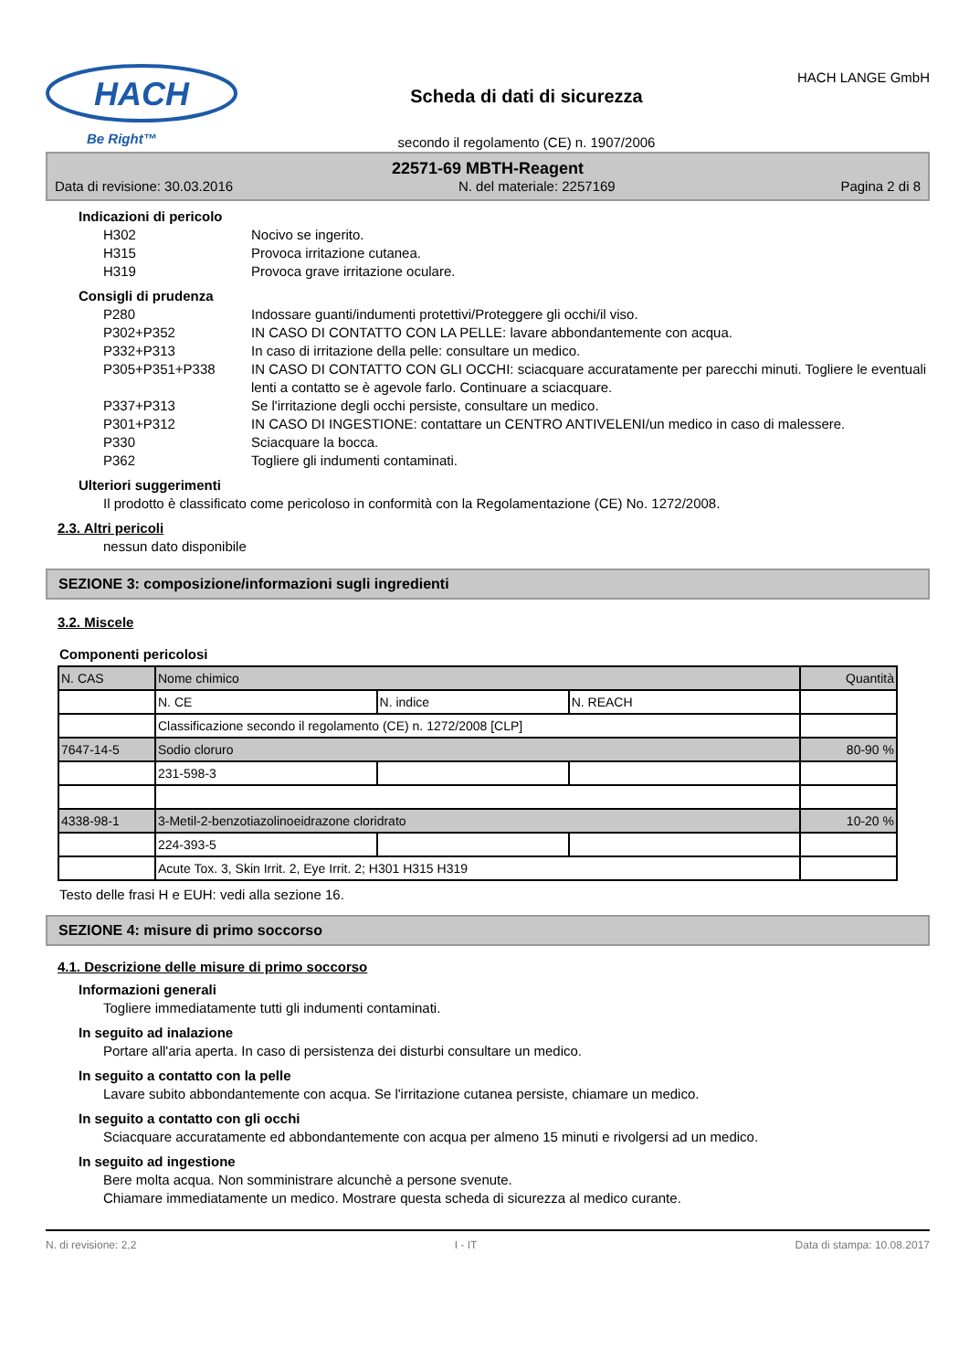HACH
Be Right™
Scheda di dati di sicurezza
secondo il regolamento (CE) n. 1907/2006
HACH LANGE GmbH
22571-69 MBTH-Reagent
Data di revisione: 30.03.2016 N. del materiale: 2257169 Pagina 2 di 8
Indicazioni di pericolo
H302 Nocivo se ingerito.
H315 Provoca irritazione cutanea.
H319 Provoca grave irritazione oculare.
Consigli di prudenza
P280 Indossare guanti/indumenti protettivi/Proteggere gli occhi/il viso.
P302+P352 IN CASO DI CONTATTO CON LA PELLE: lavare abbondantemente con acqua.
P332+P313 In caso di irritazione della pelle: consultare un medico.
P305+P351+P338 IN CASO DI CONTATTO CON GLI OCCHI: sciacquare accuratamente per parecchi minuti. Togliere le eventuali lenti a contatto se è agevole farlo. Continuare a sciacquare.
P337+P313 Se l'irritazione degli occhi persiste, consultare un medico.
P301+P312 IN CASO DI INGESTIONE: contattare un CENTRO ANTIVELENI/un medico in caso di malessere.
P330 Sciacquare la bocca.
P362 Togliere gli indumenti contaminati.
Ulteriori suggerimenti
Il prodotto è classificato come pericoloso in conformità con la Regolamentazione (CE) No. 1272/2008.
2.3. Altri pericoli
nessun dato disponibile
SEZIONE 3: composizione/informazioni sugli ingredienti
3.2. Miscele
Componenti pericolosi
| N. CAS | Nome chimico | | | Quantità |
| | N. CE | N. indice | N. REACH | |
| | Classificazione secondo il regolamento (CE) n. 1272/2008 [CLP] | | | |
| 7647-14-5 | Sodio cloruro | | | 80-90 % |
| | 231-598-3 | | | |
| 4338-98-1 | 3-Metil-2-benzotiazolinoeidrazone cloridrato | | | 10-20 % |
| | 224-393-5 | | | |
| | Acute Tox. 3, Skin Irrit. 2, Eye Irrit. 2; H301 H315 H319 | | | |
Testo delle frasi H e EUH: vedi alla sezione 16.
SEZIONE 4: misure di primo soccorso
4.1. Descrizione delle misure di primo soccorso
Informazioni generali
Togliere immediatamente tutti gli indumenti contaminati.
In seguito ad inalazione
Portare all'aria aperta. In caso di persistenza dei disturbi consultare un medico.
In seguito a contatto con la pelle
Lavare subito abbondantemente con acqua. Se l'irritazione cutanea persiste, chiamare un medico.
In seguito a contatto con gli occhi
Sciacquare accuratamente ed abbondantemente con acqua per almeno 15 minuti e rivolgersi ad un medico.
In seguito ad ingestione
Bere molta acqua. Non somministrare alcunchè a persone svenute.
Chiamare immediatamente un medico. Mostrare questa scheda di sicurezza al medico curante.
N. di revisione: 2,2 I - IT Data di stampa: 10.08.2017